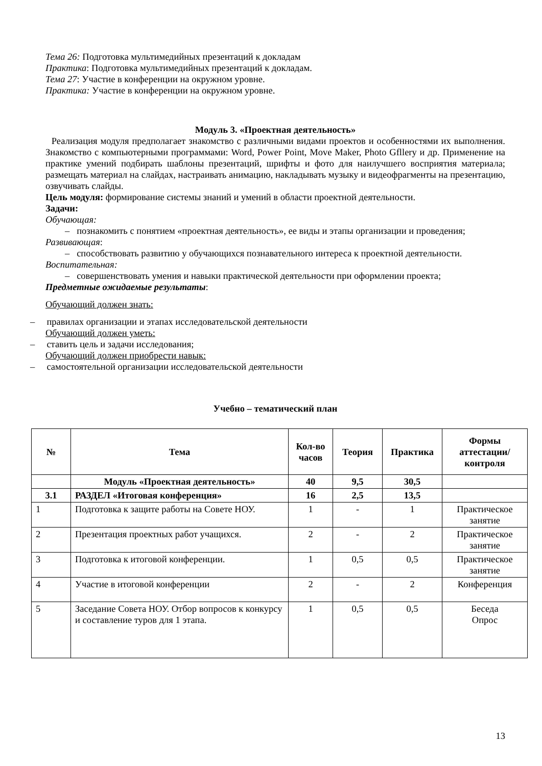Тема 26: Подготовка мультимедийных презентаций к докладам
Практика: Подготовка мультимедийных презентаций к докладам.
Тема 27: Участие в конференции на окружном уровне.
Практика: Участие в конференции на окружном уровне.
Модуль 3. «Проектная деятельность»
Реализация модуля предполагает знакомство с различными видами проектов и особенностями их выполнения. Знакомство с компьютерными программами: Word, Power Point, Move Maker, Photo Gfllery и др. Применение на практике умений подбирать шаблоны презентаций, шрифты и фото для наилучшего восприятия материала; размещать материал на слайдах, настраивать анимацию, накладывать музыку и видеофрагменты на презентацию, озвучивать слайды.
Цель модуля: формирование системы знаний и умений в области проектной деятельности.
Задачи:
Обучающая:
– познакомить с понятием «проектная деятельность», ее виды и этапы организации и проведения;
Развивающая:
– способствовать развитию у обучающихся познавательного интереса к проектной деятельности.
Воспитательная:
– совершенствовать умения и навыки практической деятельности при оформлении проекта;
Предметные ожидаемые результаты:
Обучающий должен знать:
– правилах организации и этапах исследовательской деятельности
Обучающий должен уметь:
– ставить цель и задачи исследования;
Обучающий должен приобрести навык:
– самостоятельной организации исследовательской деятельности
Учебно – тематический план
| № | Тема | Кол-во часов | Теория | Практика | Формы аттестации/ контроля |
| --- | --- | --- | --- | --- | --- |
| | Модуль «Проектная деятельность» | 40 | 9,5 | 30,5 | |
| 3.1 | РАЗДЕЛ «Итоговая конференция» | 16 | 2,5 | 13,5 | |
| 1 | Подготовка к защите работы на Совете НОУ. | 1 | - | 1 | Практическое занятие |
| 2 | Презентация проектных работ учащихся. | 2 | - | 2 | Практическое занятие |
| 3 | Подготовка к итоговой конференции. | 1 | 0,5 | 0,5 | Практическое занятие |
| 4 | Участие в итоговой конференции | 2 | - | 2 | Конференция |
| 5 | Заседание Совета НОУ. Отбор вопросов к конкурсу и составление туров для 1 этапа. | 1 | 0,5 | 0,5 | Беседа Опрос |
13